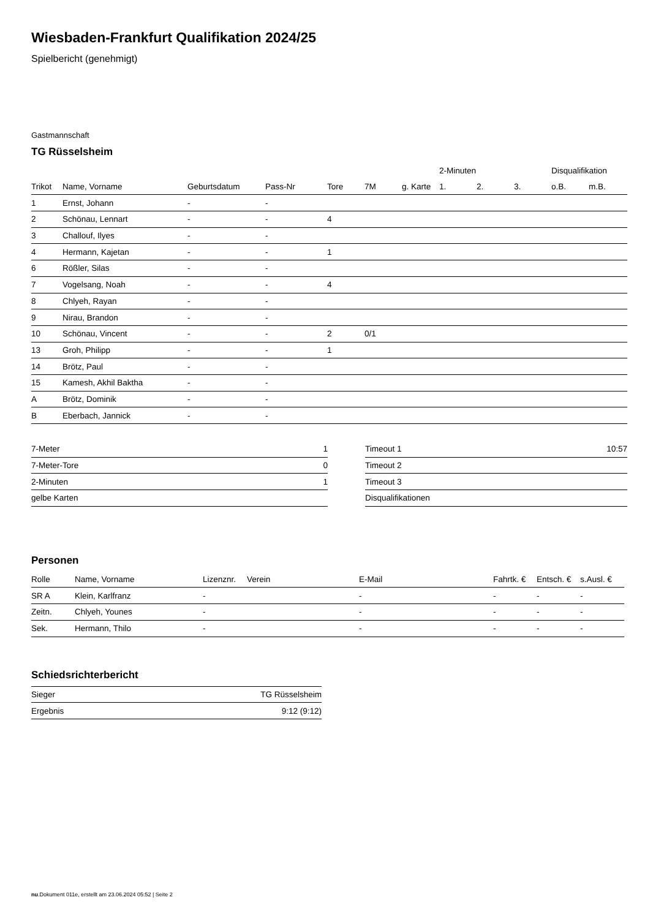Wiesbaden-Frankfurt Qualifikation 2024/25
Spielbericht (genehmigt)
Gastmannschaft
TG Rüsselsheim
| | | | | | | | 2-Minuten | | | Disqualifikation | |
| --- | --- | --- | --- | --- | --- | --- | --- | --- | --- | --- | --- |
| Trikot | Name, Vorname | Geburtsdatum | Pass-Nr | Tore | 7M | g. Karte | 1. | 2. | 3. | o.B. | m.B. |
| 1 | Ernst, Johann | - | - | | | | | | | | |
| 2 | Schönau, Lennart | - | - | 4 | | | | | | | |
| 3 | Challouf, Ilyes | - | - | | | | | | | | |
| 4 | Hermann, Kajetan | - | - | 1 | | | | | | | |
| 6 | Rößler, Silas | - | - | | | | | | | | |
| 7 | Vogelsang, Noah | - | - | 4 | | | | | | | |
| 8 | Chlyeh, Rayan | - | - | | | | | | | | |
| 9 | Nirau, Brandon | - | - | | | | | | | | |
| 10 | Schönau, Vincent | - | - | 2 | 0/1 | | | | | | |
| 13 | Groh, Philipp | - | - | 1 | | | | | | | |
| 14 | Brötz, Paul | - | - | | | | | | | | |
| 15 | Kamesh, Akhil Baktha | - | - | | | | | | | | |
| A | Brötz, Dominik | - | - | | | | | | | | |
| B | Eberbach, Jannick | - | - | | | | | | | | |
| 7-Meter | 1 |
| 7-Meter-Tore | 0 |
| 2-Minuten | 1 |
| gelbe Karten | |
| Timeout 1 | 10:57 |
| Timeout 2 | |
| Timeout 3 | |
| Disqualifikationen | |
Personen
| Rolle | Name, Vorname | Lizenznr. | Verein | E-Mail | Fahrtk. € | Entsch. € | s.Ausl. € |
| --- | --- | --- | --- | --- | --- | --- | --- |
| SR A | Klein, Karlfranz | - | | - | - | - | - |
| Zeitn. | Chlyeh, Younes | - | | - | - | - | - |
| Sek. | Hermann, Thilo | - | | - | - | - | - |
Schiedsrichterbericht
| Sieger | TG Rüsselsheim |
| Ergebnis | 9:12 (9:12) |
nu.Dokument 011e, erstellt am 23.06.2024 05:52 | Seite 2